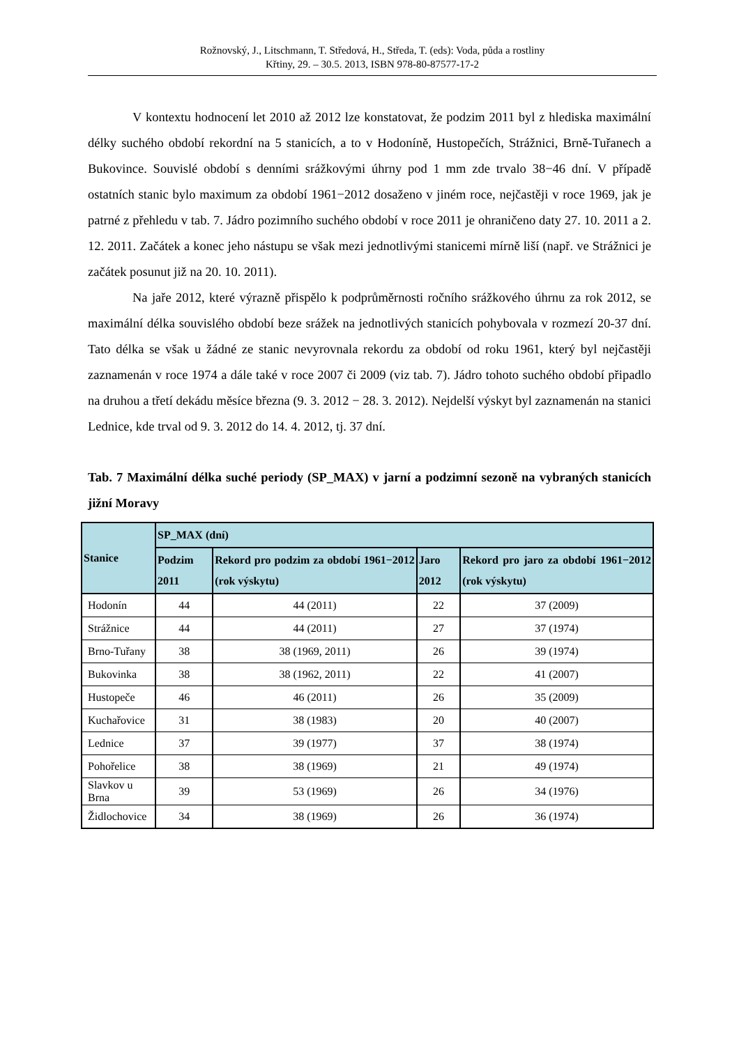Rožnovský, J., Litschmann, T. Středová, H., Středa, T. (eds): Voda, půda a rostliny
Křtiny, 29. – 30.5. 2013, ISBN 978-80-87577-17-2
V kontextu hodnocení let 2010 až 2012 lze konstatovat, že podzim 2011 byl z hlediska maximální délky suchého období rekordní na 5 stanicích, a to v Hodoníně, Hustopečích, Strážnici, Brně-Tuřanech a Bukovince. Souvislé období s denními srážkovými úhrny pod 1 mm zde trvalo 38−46 dní. V případě ostatních stanic bylo maximum za období 1961−2012 dosaženo v jiném roce, nejčastěji v roce 1969, jak je patrné z přehledu v tab. 7. Jádro pozimního suchého období v roce 2011 je ohraničeno daty 27. 10. 2011 a 2. 12. 2011. Začátek a konec jeho nástupu se však mezi jednotlivými stanicemi mírně liší (např. ve Strážnici je začátek posunut již na 20. 10. 2011).
Na jaře 2012, které výrazně přispělo k podprůměrnosti ročního srážkového úhrnu za rok 2012, se maximální délka souvislého období beze srážek na jednotlivých stanicích pohybovala v rozmezí 20-37 dní. Tato délka se však u žádné ze stanic nevyrovnala rekordu za období od roku 1961, který byl nejčastěji zaznamenán v roce 1974 a dále také v roce 2007 či 2009 (viz tab. 7). Jádro tohoto suchého období připadlo na druhou a třetí dekádu měsíce března (9. 3. 2012 − 28. 3. 2012). Nejdelší výskyt byl zaznamenán na stanici Lednice, kde trval od 9. 3. 2012 do 14. 4. 2012, tj. 37 dní.
Tab. 7 Maximální délka suché periody (SP_MAX) v jarní a podzimní sezoně na vybraných stanicích jižní Moravy
| Stanice | SP_MAX (dní) | | | |
| --- | --- | --- | --- | --- |
| | Podzim 2011 | Rekord pro podzim za období 1961−2012 (rok výskytu) | Jaro 2012 | Rekord pro jaro za období 1961−2012 (rok výskytu) |
| Hodonín | 44 | 44 (2011) | 22 | 37 (2009) |
| Strážnice | 44 | 44 (2011) | 27 | 37 (1974) |
| Brno-Tuřany | 38 | 38 (1969, 2011) | 26 | 39 (1974) |
| Bukovinka | 38 | 38 (1962, 2011) | 22 | 41 (2007) |
| Hustopeče | 46 | 46 (2011) | 26 | 35 (2009) |
| Kuchařovice | 31 | 38 (1983) | 20 | 40 (2007) |
| Lednice | 37 | 39 (1977) | 37 | 38 (1974) |
| Pohořelice | 38 | 38 (1969) | 21 | 49 (1974) |
| Slavkov u Brna | 39 | 53 (1969) | 26 | 34 (1976) |
| Židlochovice | 34 | 38 (1969) | 26 | 36 (1974) |